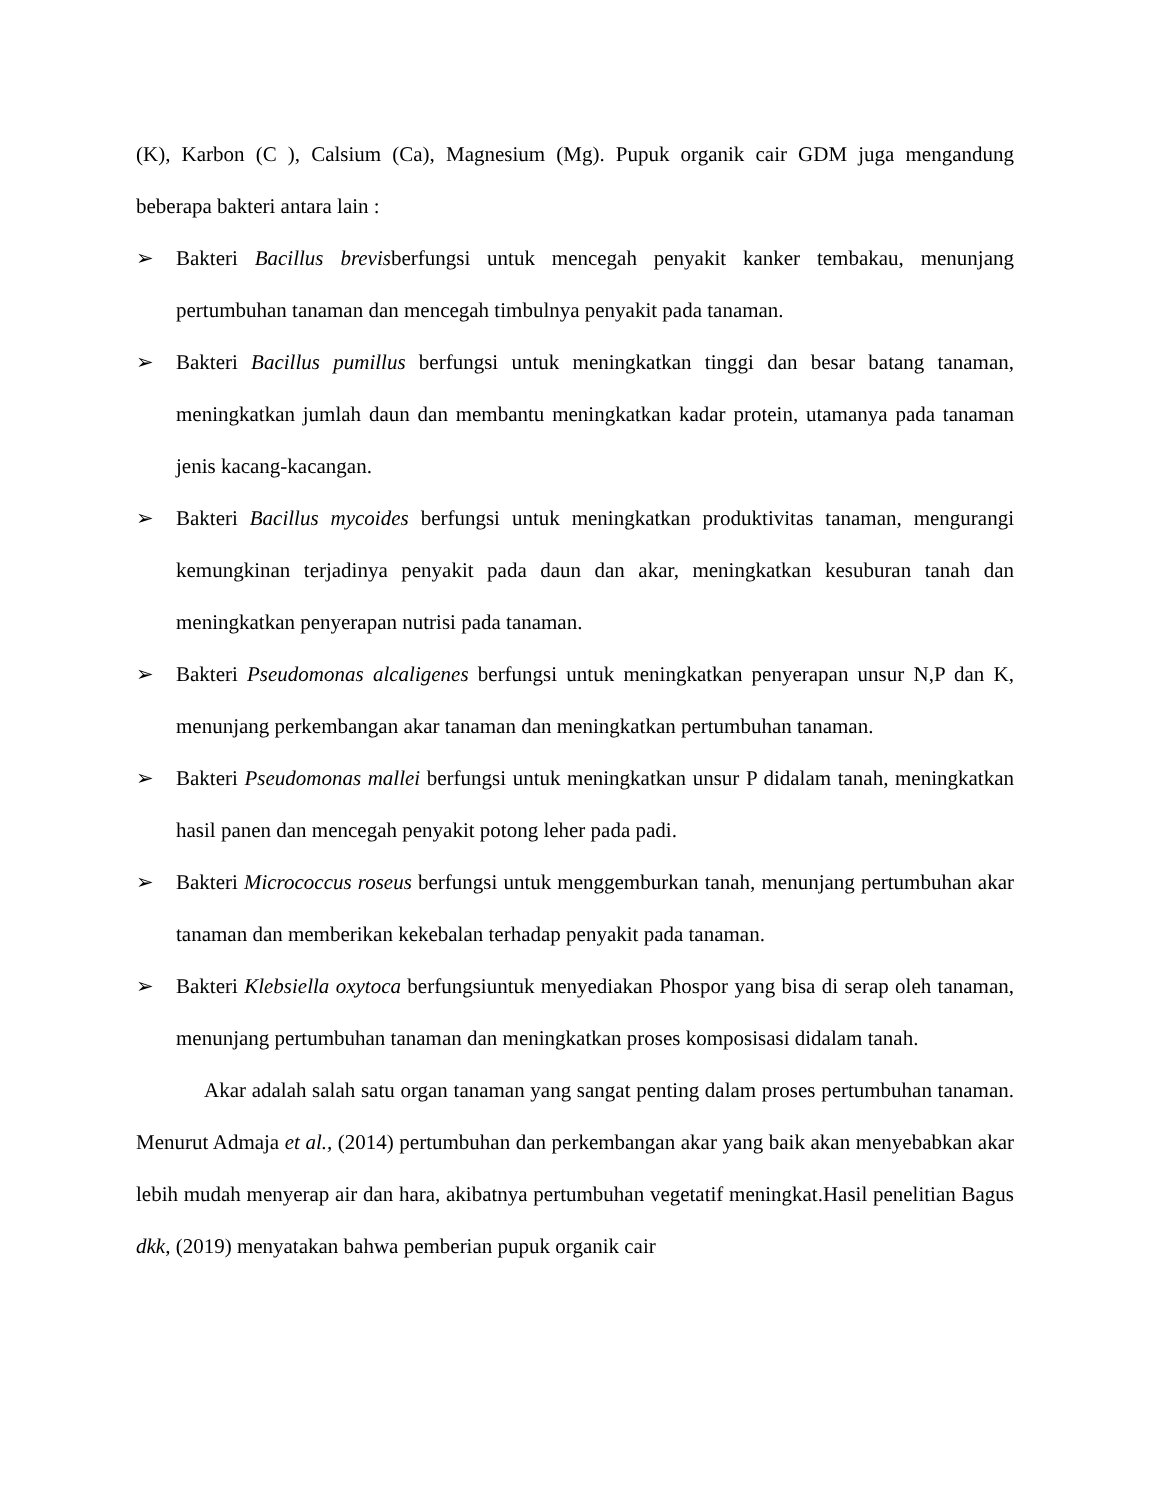(K), Karbon (C ), Calsium (Ca), Magnesium (Mg). Pupuk organik cair GDM juga mengandung beberapa bakteri antara lain :
➢ Bakteri Bacillus brevisberfungsi untuk mencegah penyakit kanker tembakau, menunjang pertumbuhan tanaman dan mencegah timbulnya penyakit pada tanaman.
➢ Bakteri Bacillus pumillus berfungsi untuk meningkatkan tinggi dan besar batang tanaman, meningkatkan jumlah daun dan membantu meningkatkan kadar protein, utamanya pada tanaman jenis kacang-kacangan.
➢ Bakteri Bacillus mycoides berfungsi untuk meningkatkan produktivitas tanaman, mengurangi kemungkinan terjadinya penyakit pada daun dan akar, meningkatkan kesuburan tanah dan meningkatkan penyerapan nutrisi pada tanaman.
➢ Bakteri Pseudomonas alcaligenes berfungsi untuk meningkatkan penyerapan unsur N,P dan K, menunjang perkembangan akar tanaman dan meningkatkan pertumbuhan tanaman.
➢ Bakteri Pseudomonas mallei berfungsi untuk meningkatkan unsur P didalam tanah, meningkatkan hasil panen dan mencegah penyakit potong leher pada padi.
➢ Bakteri Micrococcus roseus berfungsi untuk menggemburkan tanah, menunjang pertumbuhan akar tanaman dan memberikan kekebalan terhadap penyakit pada tanaman.
➢ Bakteri Klebsiella oxytoca berfungsiuntuk menyediakan Phospor yang bisa di serap oleh tanaman, menunjang pertumbuhan tanaman dan meningkatkan proses komposisasi didalam tanah.
Akar adalah salah satu organ tanaman yang sangat penting dalam proses pertumbuhan tanaman. Menurut Admaja et al., (2014) pertumbuhan dan perkembangan akar yang baik akan menyebabkan akar lebih mudah menyerap air dan hara, akibatnya pertumbuhan vegetatif meningkat.Hasil penelitian Bagus dkk, (2019) menyatakan bahwa pemberian pupuk organik cair